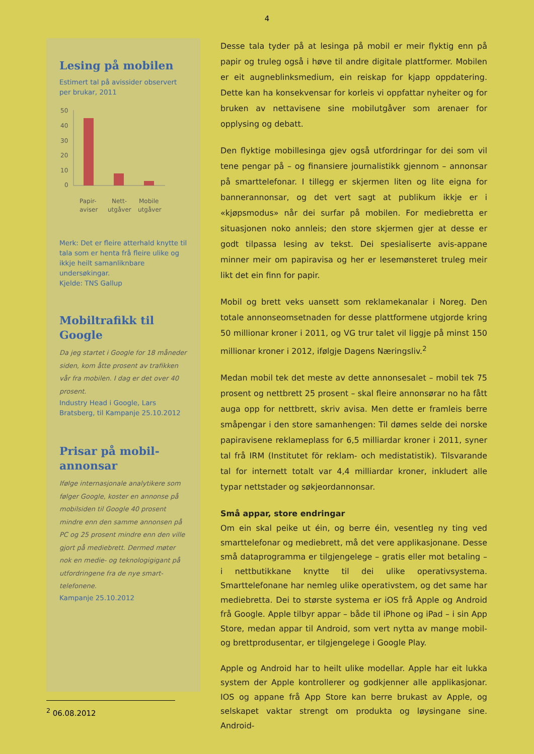4
Lesing på mobilen
Estimert tal på avissider observert per brukar, 2011
50
40
30
20
10
0
Papir-
aviser
Nett-
utgåver
Mobile
utgåver
Merk: Det er fleire atterhald knytte til tala som er henta frå fleire ulike og ikkje heilt samanliknbare undersøkingar.
Kjelde: TNS Gallup
Mobiltrafikk til Google
Da jeg startet i Google for 18 måneder siden, kom åtte prosent av trafikken vår fra mobilen. I dag er det over 40 prosent.
Industry Head i Google, Lars Bratsberg, til Kampanje 25.10.2012
Prisar på mobil-annonsar
Ifølge internasjonale analytikere som følger Google, koster en annonse på mobilsiden til Google 40 prosent mindre enn den samme annonsen på PC og 25 prosent mindre enn den ville gjort på mediebrett. Dermed møter nok en medie- og teknologigigant på utfordringene fra de nye smart-telefonene.
Kampanje 25.10.2012
Desse tala tyder på at lesinga på mobil er meir flyktig enn på papir og truleg også i høve til andre digitale plattformer. Mobilen er eit augneblinksmedium, ein reiskap for kjapp oppdatering. Dette kan ha konsekvensar for korleis vi oppfattar nyheiter og for bruken av nettavisene sine mobilutgåver som arenaer for opplysing og debatt.
Den flyktige mobillesinga gjev også utfordringar for dei som vil tene pengar på – og finansiere journalistikk gjennom – annonsar på smarttelefonar. I tillegg er skjermen liten og lite eigna for bannerannonsar, og det vert sagt at publikum ikkje er i «kjøpsmodus» når dei surfar på mobilen. For mediebretta er situasjonen noko annleis; den store skjermen gjer at desse er godt tilpassa lesing av tekst. Dei spesialiserte avis-appane minner meir om papiravisa og her er lesemønsteret truleg meir likt det ein finn for papir.
Mobil og brett veks uansett som reklamekanalar i Noreg. Den totale annonseomsetnaden for desse plattformene utgjorde kring 50 millionar kroner i 2011, og VG trur talet vil liggje på minst 150 millionar kroner i 2012, ifølgje Dagens Næringsliv.<sup>2</sup>
Medan mobil tek det meste av dette annonsesalet – mobil tek 75 prosent og nettbrett 25 prosent – skal fleire annonsørar no ha fått auga opp for nettbrett, skriv avisa. Men dette er framleis berre småpengar i den store samanhengen: Til dømes selde dei norske papiravisene reklameplass for 6,5 milliardar kroner i 2011, syner tal frå IRM (Institutet för reklam- och medistatistik). Tilsvarande tal for internett totalt var 4,4 milliardar kroner, inkludert alle typar nettstader og søkjeordannonsar.
Små appar, store endringar
Om ein skal peike ut éin, og berre éin, vesentleg ny ting ved smarttelefonar og mediebrett, må det vere applikasjonane. Desse små dataprogramma er tilgjengelege – gratis eller mot betaling – i nettbutikkane knytte til dei ulike operativsystema. Smarttelefonane har nemleg ulike operativstem, og det same har mediebretta. Dei to største systema er iOS frå Apple og Android frå Google. Apple tilbyr appar – både til iPhone og iPad – i sin App Store, medan appar til Android, som vert nytta av mange mobil- og brettprodusentar, er tilgjengelege i Google Play.
Apple og Android har to heilt ulike modellar. Apple har eit lukka system der Apple kontrollerer og godkjenner alle applikasjonar. IOS og appane frå App Store kan berre brukast av Apple, og selskapet vaktar strengt om produkta og løysingane sine. Android-
<sup>2</sup> 06.08.2012